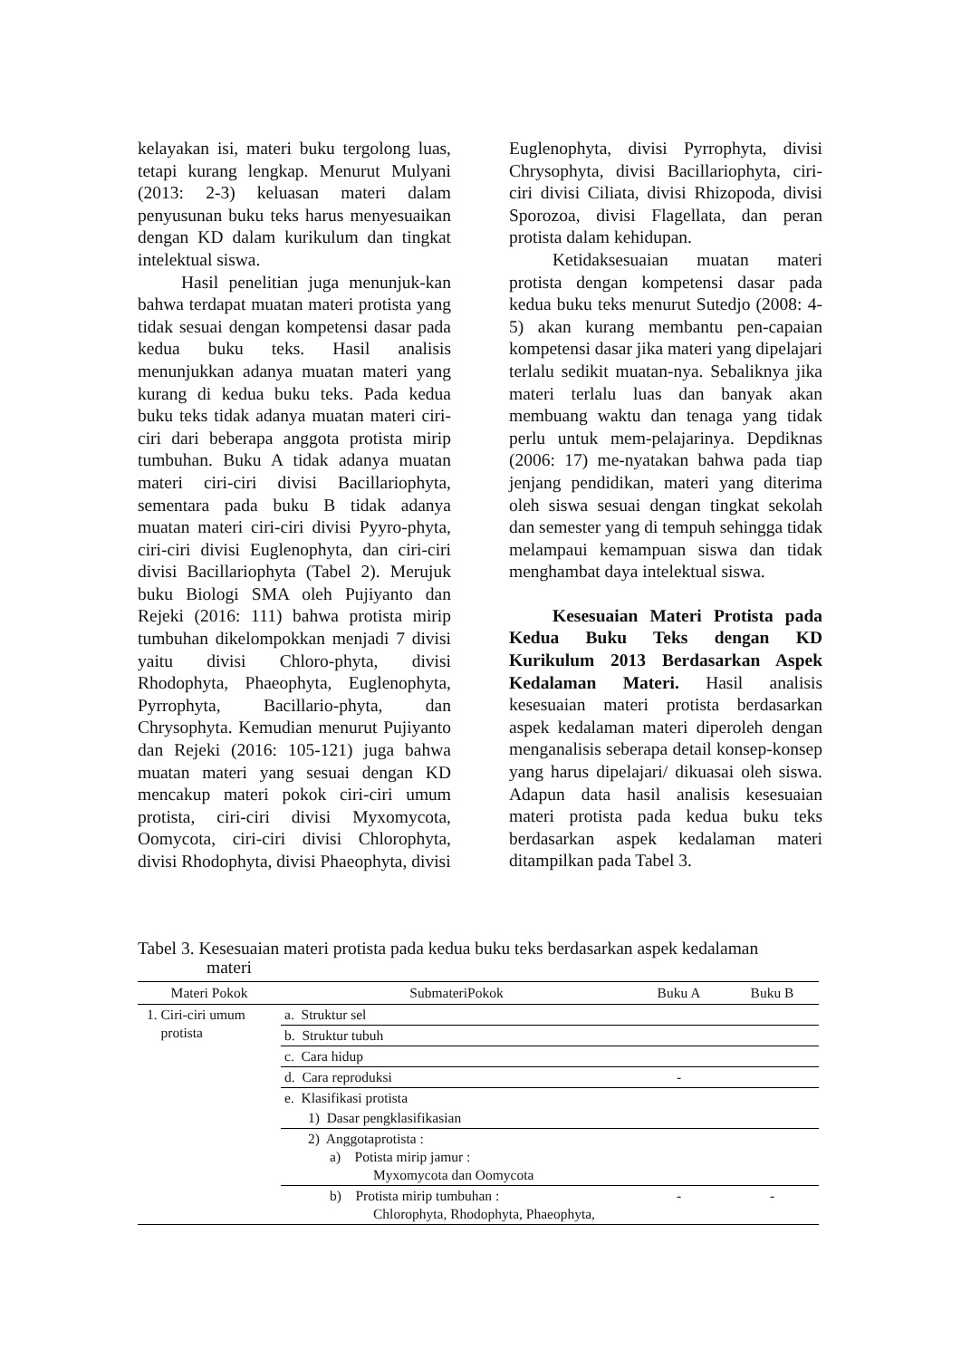kelayakan isi, materi buku tergolong luas, tetapi kurang lengkap. Menurut Mulyani (2013: 2-3) keluasan materi dalam penyusunan buku teks harus menyesuaikan dengan KD dalam kurikulum dan tingkat intelektual siswa.
Hasil penelitian juga menunjuk-kan bahwa terdapat muatan materi protista yang tidak sesuai dengan kompetensi dasar pada kedua buku teks. Hasil analisis menunjukkan adanya muatan materi yang kurang di kedua buku teks. Pada kedua buku teks tidak adanya muatan materi ciri-ciri dari beberapa anggota protista mirip tumbuhan. Buku A tidak adanya muatan materi ciri-ciri divisi Bacillariophyta, sementara pada buku B tidak adanya muatan materi ciri-ciri divisi Pyyro-phyta, ciri-ciri divisi Euglenophyta, dan ciri-ciri divisi Bacillariophyta (Tabel 2). Merujuk buku Biologi SMA oleh Pujiyanto dan Rejeki (2016: 111) bahwa protista mirip tumbuhan dikelompokkan menjadi 7 divisi yaitu divisi Chloro-phyta, divisi Rhodophyta, Phaeophyta, Euglenophyta, Pyrrophyta, Bacillario-phyta, dan Chrysophyta. Kemudian menurut Pujiyanto dan Rejeki (2016: 105-121) juga bahwa muatan materi yang sesuai dengan KD mencakup materi pokok ciri-ciri umum protista, ciri-ciri divisi Myxomycota, Oomycota, ciri-ciri divisi Chlorophyta, divisi Rhodophyta, divisi Phaeophyta, divisi
Euglenophyta, divisi Pyrrophyta, divisi Chrysophyta, divisi Bacillariophyta, ciri-ciri divisi Ciliata, divisi Rhizopoda, divisi Sporozoa, divisi Flagellata, dan peran protista dalam kehidupan.
Ketidaksesuaian muatan materi protista dengan kompetensi dasar pada kedua buku teks menurut Sutedjo (2008: 4-5) akan kurang membantu pen-capaian kompetensi dasar jika materi yang dipelajari terlalu sedikit muatan-nya. Sebaliknya jika materi terlalu luas dan banyak akan membuang waktu dan tenaga yang tidak perlu untuk mem-pelajarinya. Depdiknas (2006: 17) me-nyatakan bahwa pada tiap jenjang pendidikan, materi yang diterima oleh siswa sesuai dengan tingkat sekolah dan semester yang di tempuh sehingga tidak melampaui kemampuan siswa dan tidak menghambat daya intelektual siswa.
Kesesuaian Materi Protista pada Kedua Buku Teks dengan KD Kurikulum 2013 Berdasarkan Aspek Kedalaman Materi. Hasil analisis kesesuaian materi protista berdasarkan aspek kedalaman materi diperoleh dengan menganalisis seberapa detail konsep-konsep yang harus dipelajari/ dikuasai oleh siswa. Adapun data hasil analisis kesesuaian materi protista pada kedua buku teks berdasarkan aspek kedalaman materi ditampilkan pada Tabel 3.
Tabel 3. Kesesuaian materi protista pada kedua buku teks berdasarkan aspek kedalaman
materi
| Materi Pokok | SubmateriPokok | Buku A | Buku B |
| --- | --- | --- | --- |
| 1. Ciri-ciri umum protista | a. Struktur sel | | |
| | b. Struktur tubuh | | |
| | c. Cara hidup | | |
| | d. Cara reproduksi | - | |
| | e. Klasifikasi protista | | |
| | 1) Dasar pengklasifikasian | | |
| | 2) Anggotaprotista : a) Potista mirip jamur : Myxomycota dan Oomycota | | |
| | b) Protista mirip tumbuhan : Chlorophyta, Rhodophyta, Phaeophyta, | - | - |